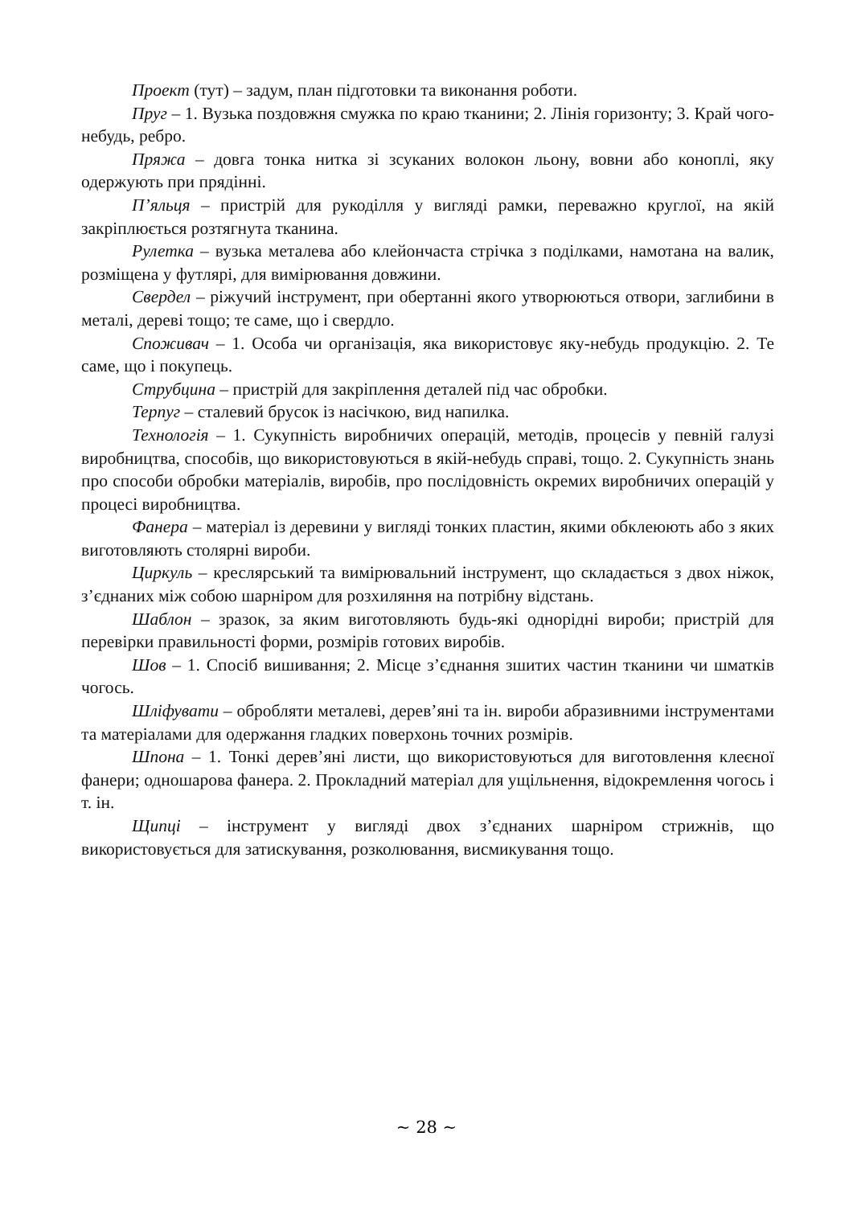Проект (тут) – задум, план підготовки та виконання роботи.
Пруг – 1. Вузька поздовжня смужка по краю тканини; 2. Лінія горизонту; 3. Край чого-небудь, ребро.
Пряжа – довга тонка нитка зі зсуканих волокон льону, вовни або коноплі, яку одержують при прядінні.
П’яльця – пристрій для рукоділля у вигляді рамки, переважно круглої, на якій закріплюється розтягнута тканина.
Рулетка – вузька металева або клейончаста стрічка з поділками, намотана на валик, розміщена у футлярі, для вимірювання довжини.
Свердел – ріжучий інструмент, при обертанні якого утворюються отвори, заглибини в металі, дереві тощо; те саме, що і свердло.
Споживач – 1. Особа чи організація, яка використовує яку-небудь продукцію. 2. Те саме, що і покупець.
Струбцина – пристрій для закріплення деталей під час обробки.
Терпуг – сталевий брусок із насічкою, вид напилка.
Технологія – 1. Сукупність виробничих операцій, методів, процесів у певній галузі виробництва, способів, що використовуються в якій-небудь справі, тощо. 2. Сукупність знань про способи обробки матеріалів, виробів, про послідовність окремих виробничих операцій у процесі виробництва.
Фанера – матеріал із деревини у вигляді тонких пластин, якими обклеюють або з яких виготовляють столярні вироби.
Циркуль – креслярський та вимірювальний інструмент, що складається з двох ніжок, з’єднаних між собою шарніром для розхиляння на потрібну відстань.
Шаблон – зразок, за яким виготовляють будь-які однорідні вироби; пристрій для перевірки правильності форми, розмірів готових виробів.
Шов – 1. Спосіб вишивання; 2. Місце з’єднання зшитих частин тканини чи шматків чогось.
Шліфувати – обробляти металеві, дерев’яні та ін. вироби абразивними інструментами та матеріалами для одержання гладких поверхонь точних розмірів.
Шпона – 1. Тонкі дерев’яні листи, що використовуються для виготовлення клеєної фанери; одношарова фанера. 2. Прокладний матеріал для ущільнення, відокремлення чогось і т. ін.
Щипці – інструмент у вигляді двох з’єднаних шарніром стрижнів, що використовується для затискування, розколювання, висмикування тощо.
~ 28 ~